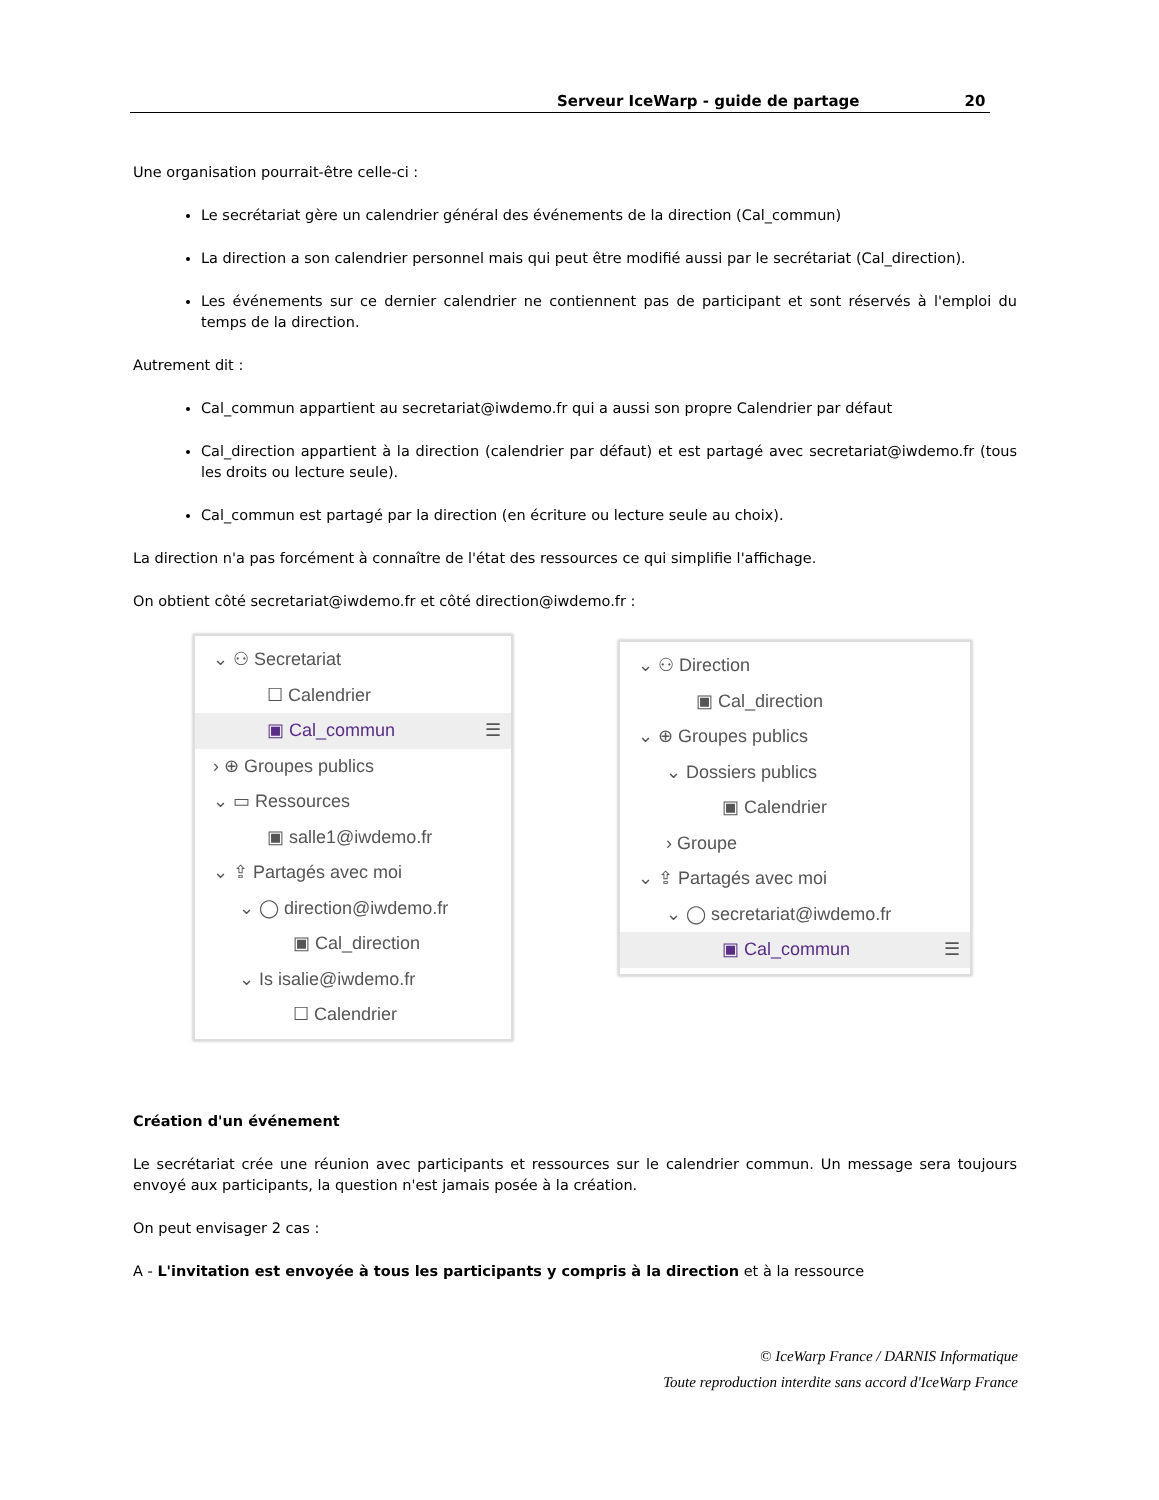Serveur IceWarp - guide de partage 20
Une organisation pourrait-être celle-ci :
Le secrétariat gère un calendrier général des événements de la direction (Cal_commun)
La direction a son calendrier personnel mais qui peut être modifié aussi par le secrétariat (Cal_direction).
Les événements sur ce dernier calendrier ne contiennent pas de participant et sont réservés à l'emploi du temps de la direction.
Autrement dit :
Cal_commun appartient au secretariat@iwdemo.fr qui a aussi son propre Calendrier par défaut
Cal_direction appartient à la direction (calendrier par défaut) et est partagé avec secretariat@iwdemo.fr (tous les droits ou lecture seule).
Cal_commun est partagé par la direction (en écriture ou lecture seule au choix).
La direction n'a pas forcément à connaître de l'état des ressources ce qui simplifie l'affichage.
On obtient côté secretariat@iwdemo.fr et côté direction@iwdemo.fr :
⌄ ⚇ Secretariat
☐ Calendrier
▣ Cal_commun ☰
› ⊕ Groupes publics
⌄ ▭ Ressources
▣ salle1@iwdemo.fr
⌄ ⇪ Partagés avec moi
⌄ ◯ direction@iwdemo.fr
▣ Cal_direction
⌄ Is isalie@iwdemo.fr
☐ Calendrier
⌄ ⚇ Direction
▣ Cal_direction
⌄ ⊕ Groupes publics
⌄ Dossiers publics
▣ Calendrier
› Groupe
⌄ ⇪ Partagés avec moi
⌄ ◯ secretariat@iwdemo.fr
▣ Cal_commun ☰
Création d'un événement
Le secrétariat crée une réunion avec participants et ressources sur le calendrier commun. Un message sera toujours envoyé aux participants, la question n'est jamais posée à la création.
On peut envisager 2 cas :
A - L'invitation est envoyée à tous les participants y compris à la direction et à la ressource
© IceWarp France / DARNIS Informatique
Toute reproduction interdite sans accord d'IceWarp France